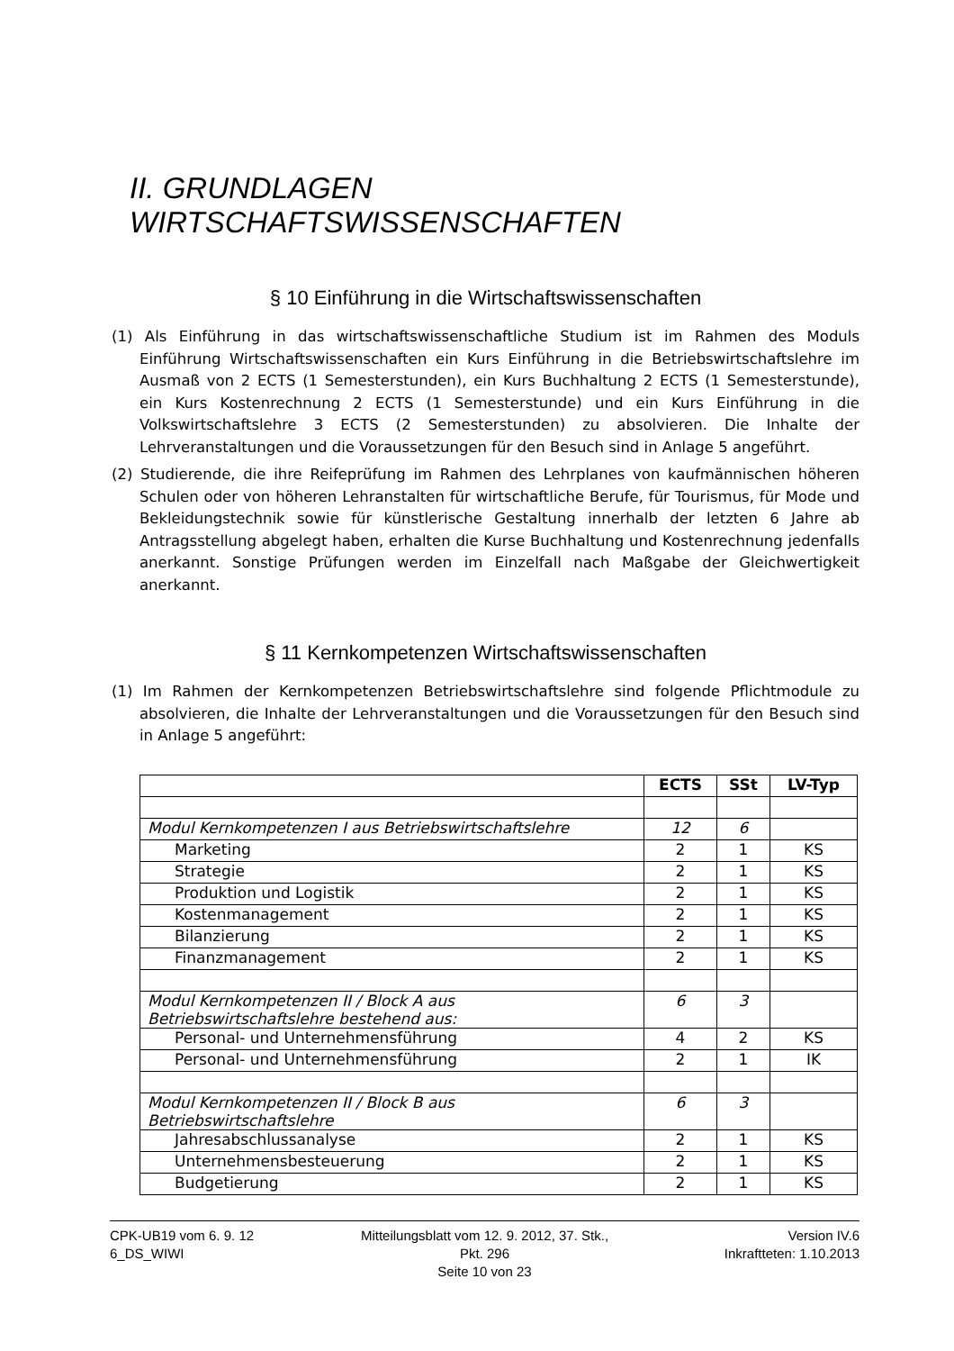II. GRUNDLAGEN WIRTSCHAFTSWISSENSCHAFTEN
§ 10 Einführung in die Wirtschaftswissenschaften
(1) Als Einführung in das wirtschaftswissenschaftliche Studium ist im Rahmen des Moduls Einführung Wirtschaftswissenschaften ein Kurs Einführung in die Betriebswirtschaftslehre im Ausmaß von 2 ECTS (1 Semesterstunden), ein Kurs Buchhaltung 2 ECTS (1 Semesterstunde), ein Kurs Kostenrechnung 2 ECTS (1 Semesterstunde) und ein Kurs Einführung in die Volkswirtschaftslehre 3 ECTS (2 Semesterstunden) zu absolvieren. Die Inhalte der Lehrveranstaltungen und die Voraussetzungen für den Besuch sind in Anlage 5 angeführt.
(2) Studierende, die ihre Reifeprüfung im Rahmen des Lehrplanes von kaufmännischen höheren Schulen oder von höheren Lehranstalten für wirtschaftliche Berufe, für Tourismus, für Mode und Bekleidungstechnik sowie für künstlerische Gestaltung innerhalb der letzten 6 Jahre ab Antragsstellung abgelegt haben, erhalten die Kurse Buchhaltung und Kostenrechnung jedenfalls anerkannt. Sonstige Prüfungen werden im Einzelfall nach Maßgabe der Gleichwertigkeit anerkannt.
§ 11 Kernkompetenzen Wirtschaftswissenschaften
(1) Im Rahmen der Kernkompetenzen Betriebswirtschaftslehre sind folgende Pflichtmodule zu absolvieren, die Inhalte der Lehrveranstaltungen und die Voraussetzungen für den Besuch sind in Anlage 5 angeführt:
| | ECTS | SSt | LV-Typ |
| --- | --- | --- | --- |
| Modul Kernkompetenzen I aus Betriebswirtschaftslehre | 12 | 6 | |
| Marketing | 2 | 1 | KS |
| Strategie | 2 | 1 | KS |
| Produktion und Logistik | 2 | 1 | KS |
| Kostenmanagement | 2 | 1 | KS |
| Bilanzierung | 2 | 1 | KS |
| Finanzmanagement | 2 | 1 | KS |
| Modul Kernkompetenzen II / Block A aus Betriebswirtschaftslehre bestehend aus: | 6 | 3 | |
| Personal- und Unternehmensführung | 4 | 2 | KS |
| Personal- und Unternehmensführung | 2 | 1 | IK |
| Modul Kernkompetenzen II / Block B aus Betriebswirtschaftslehre | 6 | 3 | |
| Jahresabschlussanalyse | 2 | 1 | KS |
| Unternehmensbesteuerung | 2 | 1 | KS |
| Budgetierung | 2 | 1 | KS |
CPK-UB19 vom 6. 9. 12
6_DS_WIWI
Mitteilungsblatt vom 12. 9. 2012, 37. Stk., Pkt. 296
Seite 10 von 23
Version IV.6
Inkraftteten: 1.10.2013